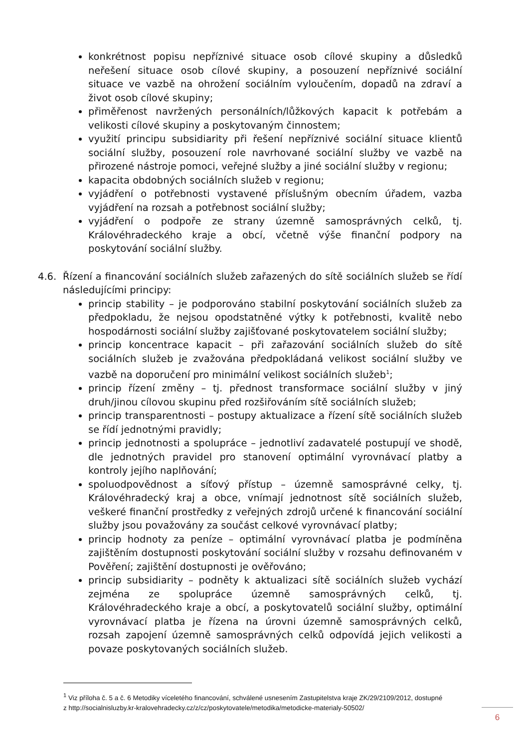konkrétnost popisu nepříznivé situace osob cílové skupiny a důsledků neřešení situace osob cílové skupiny, a posouzení nepříznivé sociální situace ve vazbě na ohrožení sociálním vyloučením, dopadů na zdraví a život osob cílové skupiny;
přiměřenost navržených personálních/lůžkových kapacit k potřebám a velikosti cílové skupiny a poskytovaným činnostem;
využití principu subsidiarity při řešení nepříznivé sociální situace klientů sociální služby, posouzení role navrhované sociální služby ve vazbě na přirozené nástroje pomoci, veřejné služby a jiné sociální služby v regionu;
kapacita obdobných sociálních služeb v regionu;
vyjádření o potřebnosti vystavené příslušným obecním úřadem, vazba vyjádření na rozsah a potřebnost sociální služby;
vyjádření o podpoře ze strany územně samosprávných celků, tj. Královéhradeckého kraje a obcí, včetně výše finanční podpory na poskytování sociální služby.
4.6. Řízení a financování sociálních služeb zařazených do sítě sociálních služeb se řídí následujícími principy:
princip stability – je podporováno stabilní poskytování sociálních služeb za předpokladu, že nejsou opodstatněné výtky k potřebnosti, kvalitě nebo hospodárnosti sociální služby zajišťované poskytovatelem sociální služby;
princip koncentrace kapacit – při zařazování sociálních služeb do sítě sociálních služeb je zvažována předpokládaná velikost sociální služby ve vazbě na doporučení pro minimální velikost sociálních služeb<sup>1</sup>;
princip řízení změny – tj. přednost transformace sociální služby v jiný druh/jinou cílovou skupinu před rozšiřováním sítě sociálních služeb;
princip transparentnosti – postupy aktualizace a řízení sítě sociálních služeb se řídí jednotnými pravidly;
princip jednotnosti a spolupráce – jednotliví zadavatelé postupují ve shodě, dle jednotných pravidel pro stanovení optimální vyrovnávací platby a kontroly jejího naplňování;
spoluodpovědnost a síťový přístup – územně samosprávné celky, tj. Královéhradecký kraj a obce, vnímají jednotnost sítě sociálních služeb, veškeré finanční prostředky z veřejných zdrojů určené k financování sociální služby jsou považovány za součást celkové vyrovnávací platby;
princip hodnoty za peníze – optimální vyrovnávací platba je podmíněna zajištěním dostupnosti poskytování sociální služby v rozsahu definovaném v Pověření; zajištění dostupnosti je ověřováno;
princip subsidiarity – podněty k aktualizaci sítě sociálních služeb vychází zejména ze spolupráce územně samosprávných celků, tj. Královéhradeckého kraje a obcí, a poskytovatelů sociální služby, optimální vyrovnávací platba je řízena na úrovni územně samosprávných celků, rozsah zapojení územně samosprávných celků odpovídá jejich velikosti a povaze poskytovaných sociálních služeb.
<sup>1</sup> Viz příloha č. 5 a č. 6 Metodiky víceletého financování, schválené usnesením Zastupitelstva kraje ZK/29/2109/2012, dostupné z http://socialnisluzby.kr-kralovehradecky.cz/z/cz/poskytovatele/metodika/metodicke-materialy-50502/
6